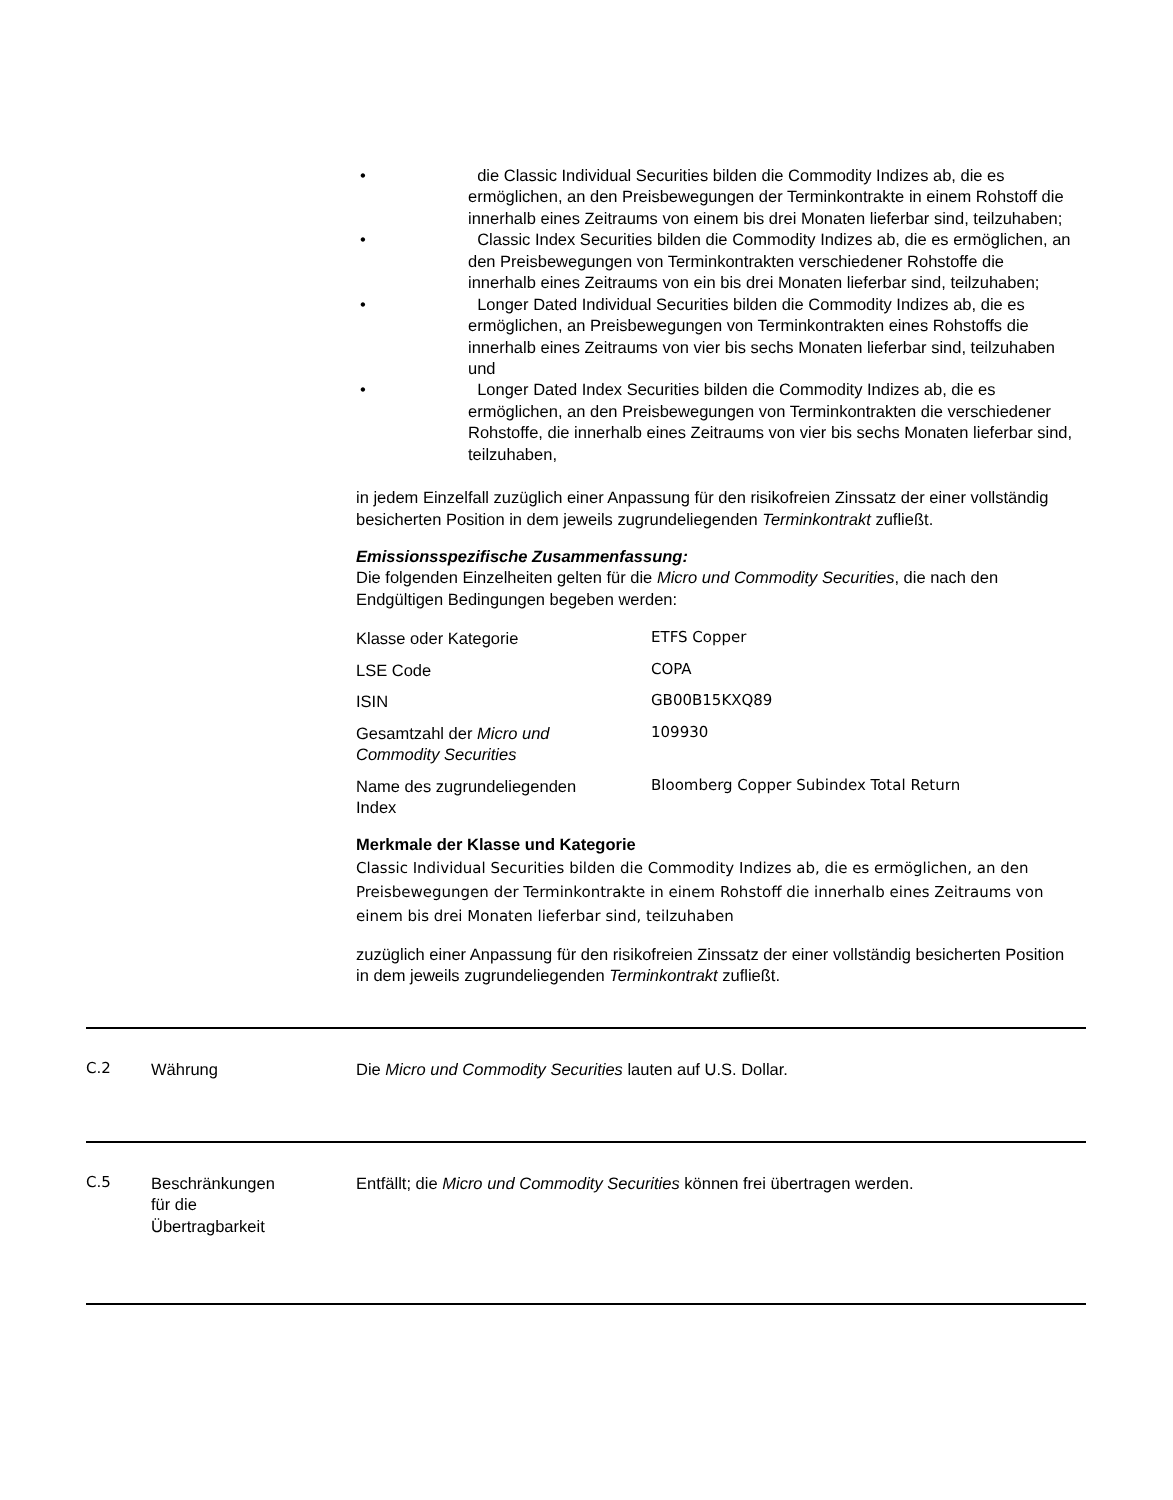• die Classic Individual Securities bilden die Commodity Indizes ab, die es ermöglichen, an den Preisbewegungen der Terminkontrakte in einem Rohstoff die innerhalb eines Zeitraums von einem bis drei Monaten lieferbar sind, teilzuhaben;
• Classic Index Securities bilden die Commodity Indizes ab, die es ermöglichen, an den Preisbewegungen von Terminkontrakten verschiedener Rohstoffe die innerhalb eines Zeitraums von ein bis drei Monaten lieferbar sind, teilzuhaben;
• Longer Dated Individual Securities bilden die Commodity Indizes ab, die es ermöglichen, an Preisbewegungen von Terminkontrakten eines Rohstoffs die innerhalb eines Zeitraums von vier bis sechs Monaten lieferbar sind, teilzuhaben und
• Longer Dated Index Securities bilden die Commodity Indizes ab, die es ermöglichen, an den Preisbewegungen von Terminkontrakten die verschiedener Rohstoffe, die innerhalb eines Zeitraums von vier bis sechs Monaten lieferbar sind, teilzuhaben,
in jedem Einzelfall zuzüglich einer Anpassung für den risikofreien Zinssatz der einer vollständig besicherten Position in dem jeweils zugrundeliegenden Terminkontrakt zufließt.
Emissionsspezifische Zusammenfassung:
Die folgenden Einzelheiten gelten für die Micro und Commodity Securities, die nach den Endgültigen Bedingungen begeben werden:
| Klasse oder Kategorie | ETFS Copper |
| LSE Code | COPA |
| ISIN | GB00B15KXQ89 |
| Gesamtzahl der Micro und Commodity Securities | 109930 |
| Name des zugrundeliegenden Index | Bloomberg Copper Subindex Total Return |
Merkmale der Klasse und Kategorie
Classic Individual Securities bilden die Commodity Indizes ab, die es ermöglichen, an den Preisbewegungen der Terminkontrakte in einem Rohstoff die innerhalb eines Zeitraums von einem bis drei Monaten lieferbar sind, teilzuhaben
zuzüglich einer Anpassung für den risikofreien Zinssatz der einer vollständig besicherten Position in dem jeweils zugrundeliegenden Terminkontrakt zufließt.
C.2 Währung Die Micro und Commodity Securities lauten auf U.S. Dollar.
C.5 Beschränkungen
für die
Übertragbarkeit Entfällt; die Micro und Commodity Securities können frei übertragen werden.